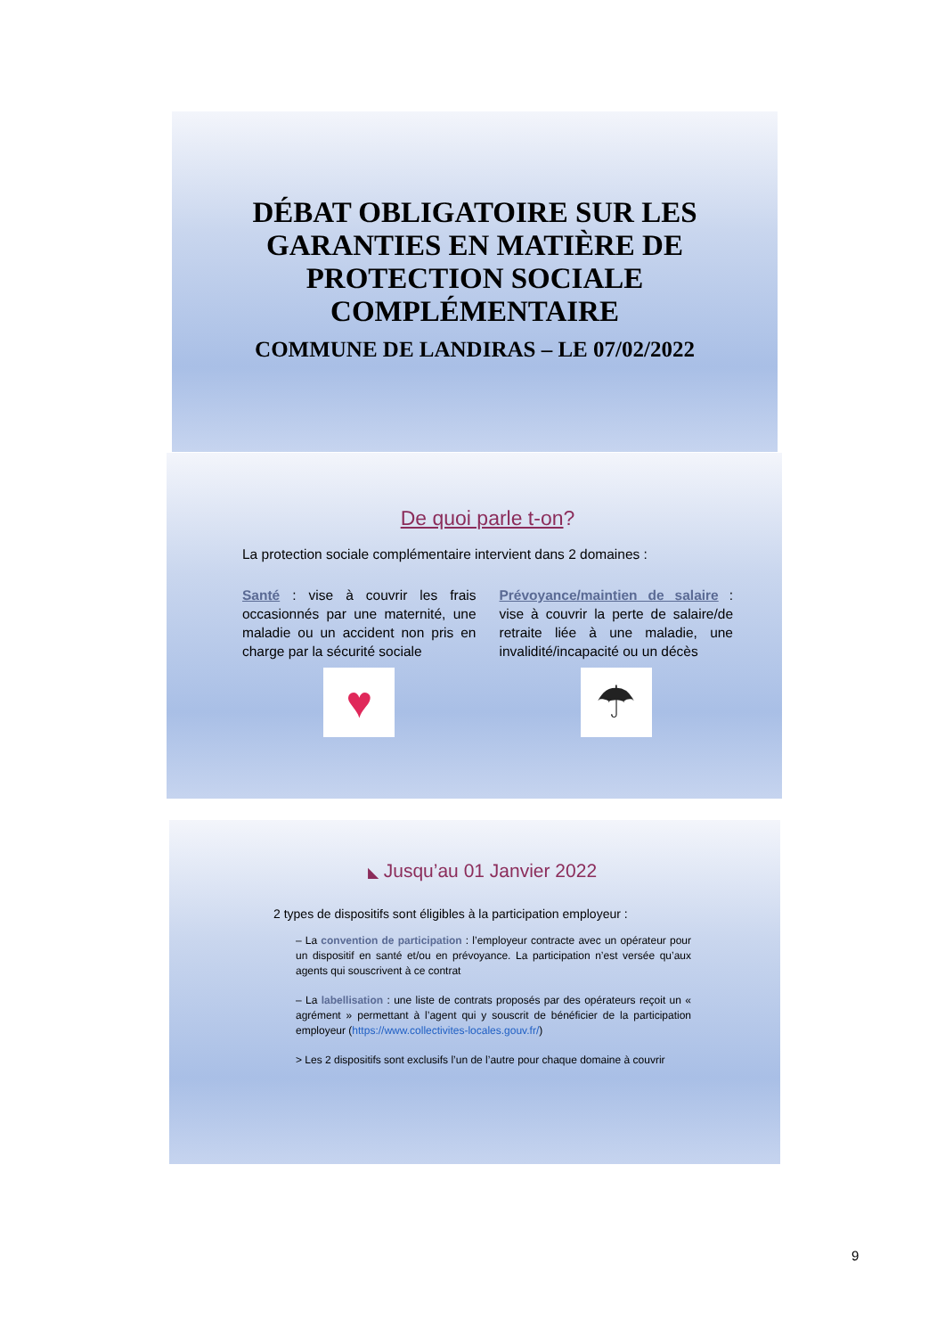DÉBAT OBLIGATOIRE SUR LES GARANTIES EN MATIÈRE DE PROTECTION SOCIALE COMPLÉMENTAIRE
COMMUNE DE LANDIRAS – LE 07/02/2022
De quoi parle t-on?
La protection sociale complémentaire intervient dans 2 domaines :
Santé : vise à couvrir les frais occasionnés par une maternité, une maladie ou un accident non pris en charge par la sécurité sociale
♥
Prévoyance/maintien de salaire : vise à couvrir la perte de salaire/de retraite liée à une maladie, une invalidité/incapacité ou un décès
☂
◣ Jusqu’au 01 Janvier 2022
2 types de dispositifs sont éligibles à la participation employeur :
– La convention de participation : l’employeur contracte avec un opérateur pour un dispositif en santé et/ou en prévoyance. La participation n’est versée qu’aux agents qui souscrivent à ce contrat
– La labellisation : une liste de contrats proposés par des opérateurs reçoit un « agrément » permettant à l’agent qui y souscrit de bénéficier de la participation employeur (https://www.collectivites-locales.gouv.fr/)
> Les 2 dispositifs sont exclusifs l’un de l’autre pour chaque domaine à couvrir
9